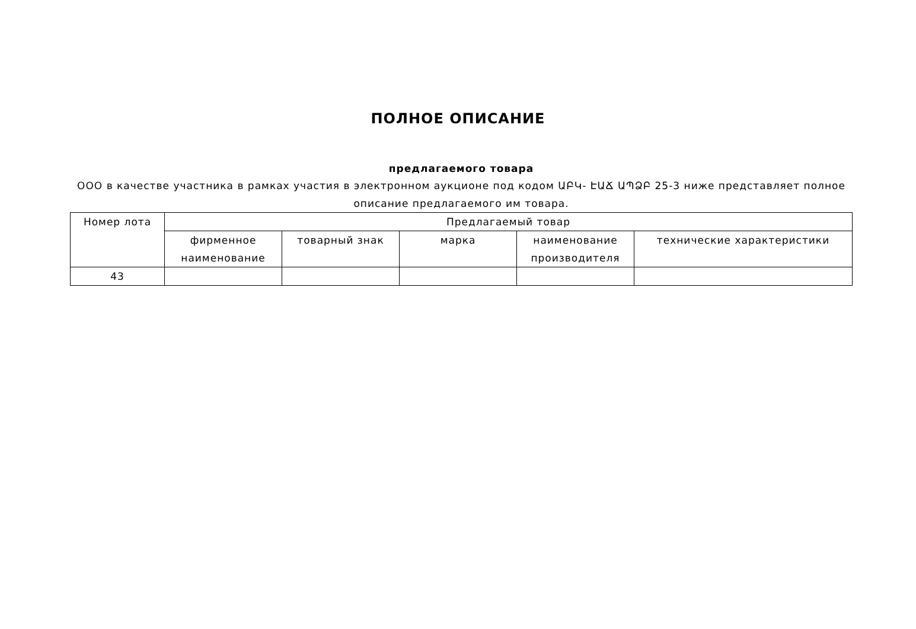ПОЛНОЕ ОПИСАНИЕ
предлагаемого товара
ООО в качестве участника в рамках участия в электронном аукционе под кодом ԱԲԿ- ԷԱՃ ԱՊՁԲ 25-3 ниже представляет полное описание предлагаемого им товара.
| Номер лота | Предлагаемый товар | | | | |
| --- | --- | --- | --- | --- | --- |
| | фирменное наименование | товарный знак | марка | наименование производителя | технические характеристики |
| 43 | | | | | |